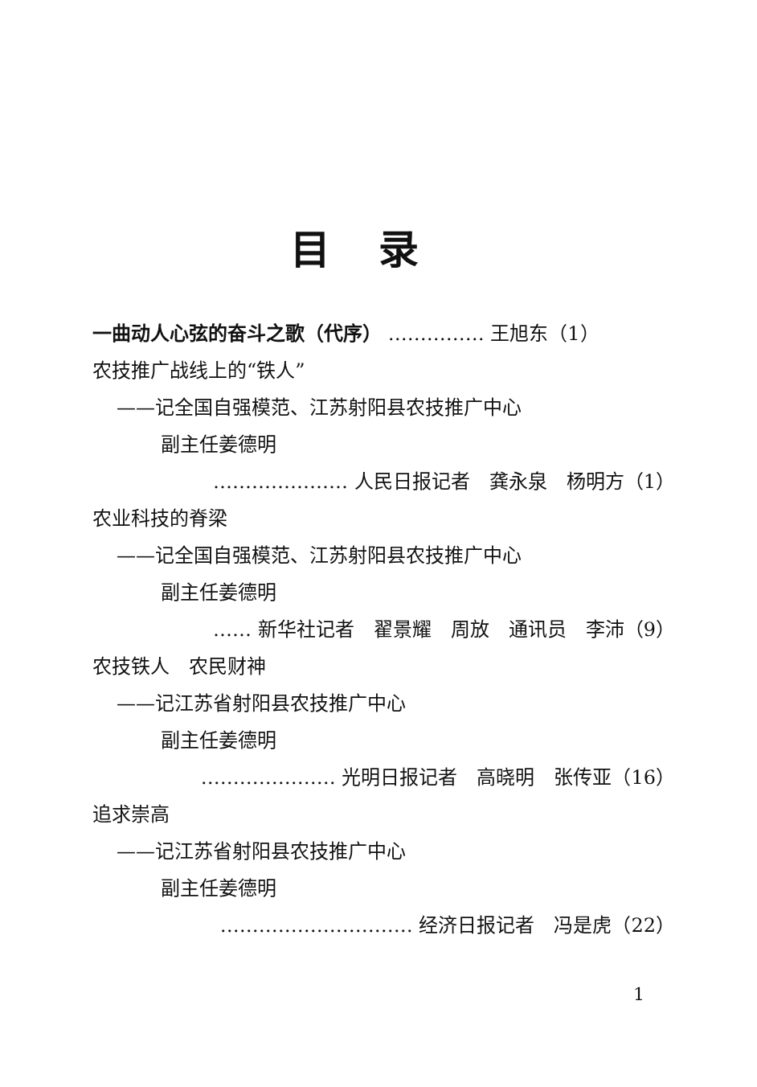目录
一曲动人心弦的奋斗之歌（代序） …………… 王旭东（1）
农技推广战线上的“铁人”
——记全国自强模范、江苏射阳县农技推广中心
副主任姜德明
………………… 人民日报记者　龚永泉　杨明方（1）
农业科技的脊梁
——记全国自强模范、江苏射阳县农技推广中心
副主任姜德明
…… 新华社记者　翟景耀　周放　通讯员　李沛（9）
农技铁人　农民财神
——记江苏省射阳县农技推广中心
副主任姜德明
………………… 光明日报记者　高晓明　张传亚（16）
追求崇高
——记江苏省射阳县农技推广中心
副主任姜德明
………………………… 经济日报记者　冯是虎（22）
1